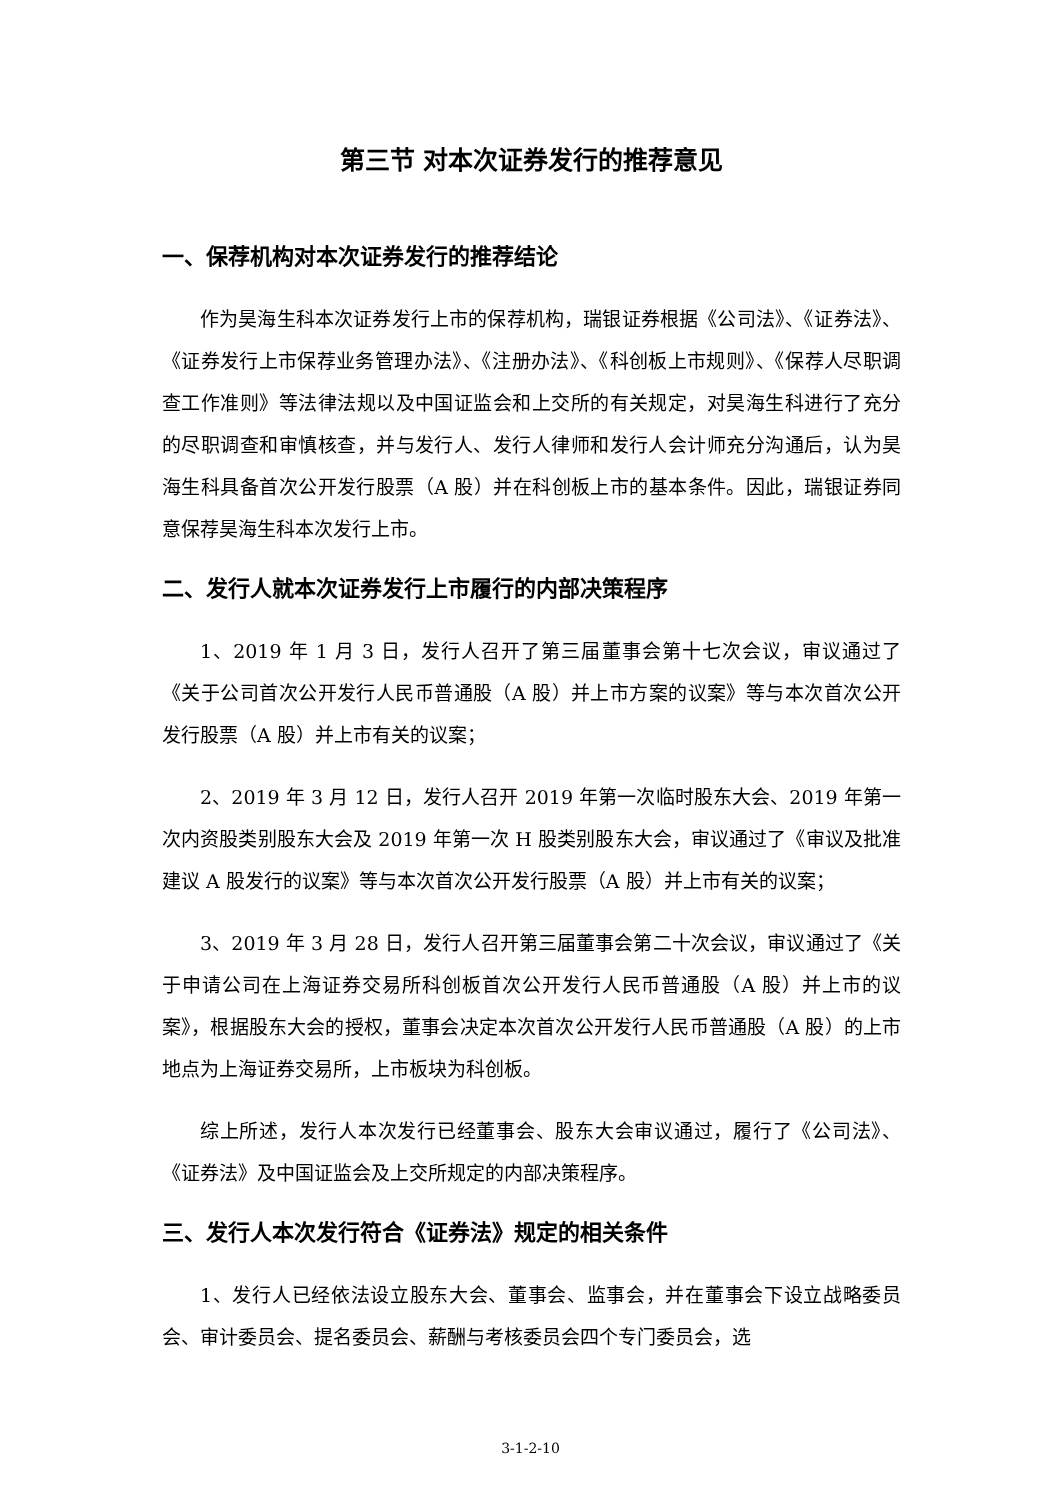第三节 对本次证券发行的推荐意见
一、保荐机构对本次证券发行的推荐结论
作为昊海生科本次证券发行上市的保荐机构，瑞银证券根据《公司法》、《证券法》、《证券发行上市保荐业务管理办法》、《注册办法》、《科创板上市规则》、《保荐人尽职调查工作准则》等法律法规以及中国证监会和上交所的有关规定，对昊海生科进行了充分的尽职调查和审慎核查，并与发行人、发行人律师和发行人会计师充分沟通后，认为昊海生科具备首次公开发行股票（A 股）并在科创板上市的基本条件。因此，瑞银证券同意保荐昊海生科本次发行上市。
二、发行人就本次证券发行上市履行的内部决策程序
1、2019 年 1 月 3 日，发行人召开了第三届董事会第十七次会议，审议通过了《关于公司首次公开发行人民币普通股（A 股）并上市方案的议案》等与本次首次公开发行股票（A 股）并上市有关的议案；
2、2019 年 3 月 12 日，发行人召开 2019 年第一次临时股东大会、2019 年第一次内资股类别股东大会及 2019 年第一次 H 股类别股东大会，审议通过了《审议及批准建议 A 股发行的议案》等与本次首次公开发行股票（A 股）并上市有关的议案；
3、2019 年 3 月 28 日，发行人召开第三届董事会第二十次会议，审议通过了《关于申请公司在上海证券交易所科创板首次公开发行人民币普通股（A 股）并上市的议案》，根据股东大会的授权，董事会决定本次首次公开发行人民币普通股（A 股）的上市地点为上海证券交易所，上市板块为科创板。
综上所述，发行人本次发行已经董事会、股东大会审议通过，履行了《公司法》、《证券法》及中国证监会及上交所规定的内部决策程序。
三、发行人本次发行符合《证券法》规定的相关条件
1、发行人已经依法设立股东大会、董事会、监事会，并在董事会下设立战略委员会、审计委员会、提名委员会、薪酬与考核委员会四个专门委员会，选
3-1-2-10